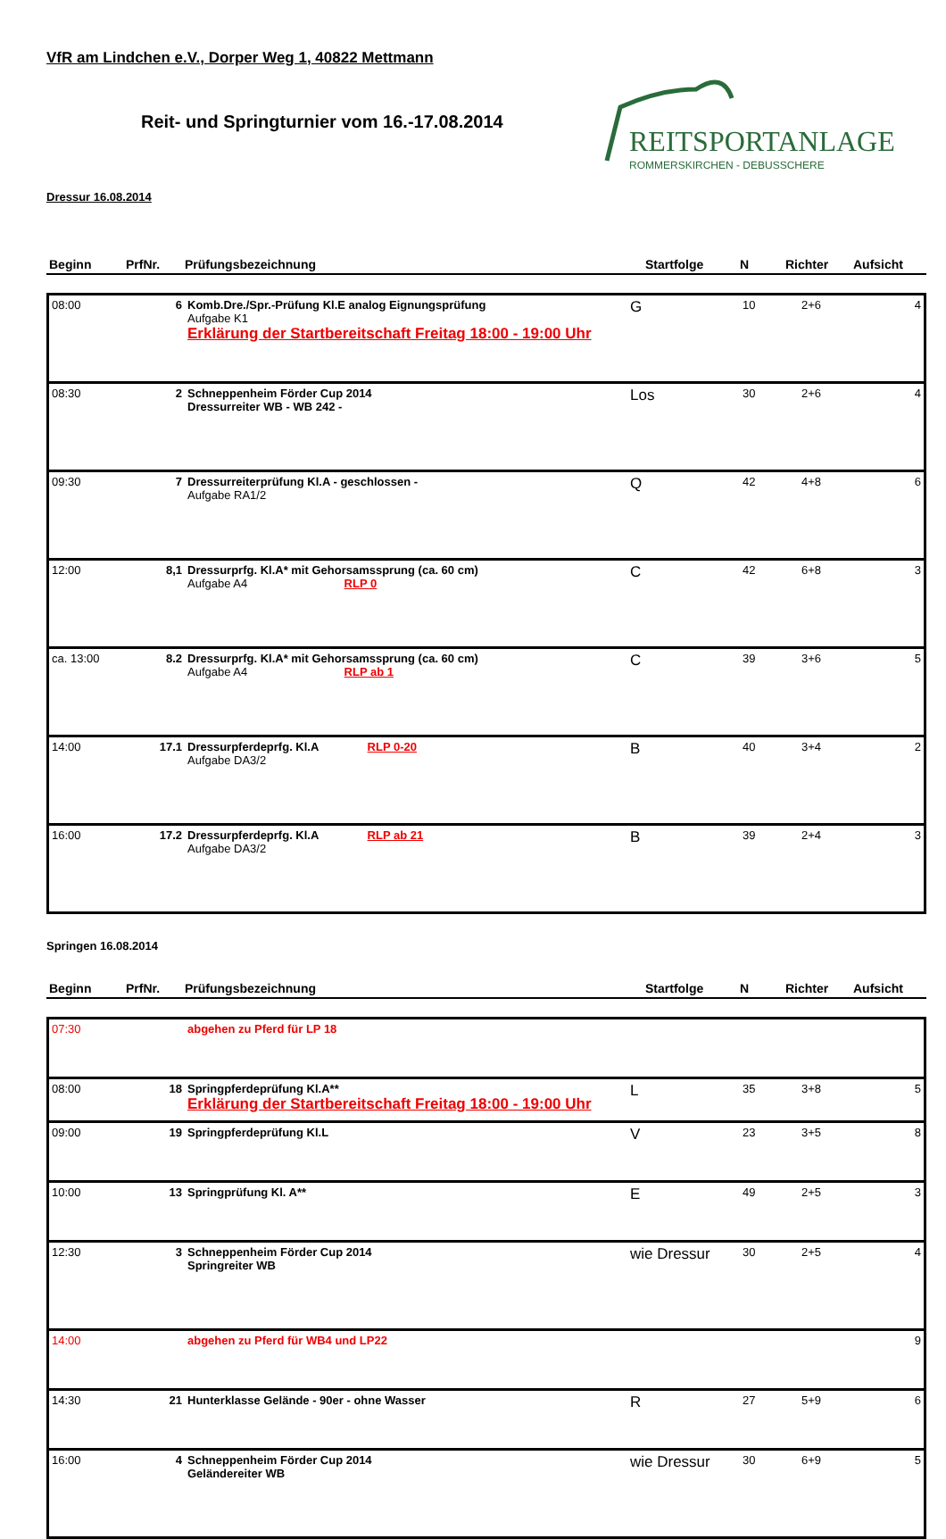VfR am Lindchen e.V., Dorper Weg 1, 40822 Mettmann
REITSPORTANLAGE
ROMMERSKIRCHEN - DEBUSSCHERE
Reit- und Springturnier vom 16.-17.08.2014
Dressur 16.08.2014
| Beginn | PrfNr. | Prüfungsbezeichnung | Startfolge | N | Richter | Aufsicht |
| --- | --- | --- | --- | --- | --- | --- |
| 08:00 | 6 | Komb.Dre./Spr.-Prüfung Kl.E analog Eignungsprüfung Aufgabe K1 Erklärung der Startbereitschaft Freitag 18:00 - 19:00 Uhr | G | 10 | 2+6 | 4 |
| 08:30 | 2 | Schneppenheim Förder Cup 2014 Dressurreiter WB - WB 242 - | Los | 30 | 2+6 | 4 |
| 09:30 | 7 | Dressurreiterprüfung Kl.A - geschlossen - Aufgabe RA1/2 | Q | 42 | 4+8 | 6 |
| 12:00 | 8,1 | Dressurprfg. Kl.A* mit Gehorsamssprung (ca. 60 cm) Aufgabe A4 RLP 0 | C | 42 | 6+8 | 3 |
| ca. 13:00 | 8.2 | Dressurprfg. Kl.A* mit Gehorsamssprung (ca. 60 cm) Aufgabe A4 RLP ab 1 | C | 39 | 3+6 | 5 |
| 14:00 | 17.1 | Dressurpferdeprfg. Kl.A RLP 0-20 Aufgabe DA3/2 | B | 40 | 3+4 | 2 |
| 16:00 | 17.2 | Dressurpferdeprfg. Kl.A RLP ab 21 Aufgabe DA3/2 | B | 39 | 2+4 | 3 |
Springen 16.08.2014
| Beginn | PrfNr. | Prüfungsbezeichnung | Startfolge | N | Richter | Aufsicht |
| --- | --- | --- | --- | --- | --- | --- |
| 07:30 | | abgehen zu Pferd für LP 18 | | | | |
| 08:00 | 18 | Springpferdeprüfung Kl.A** Erklärung der Startbereitschaft Freitag 18:00 - 19:00 Uhr | L | 35 | 3+8 | 5 |
| 09:00 | 19 | Springpferdeprüfung Kl.L | V | 23 | 3+5 | 8 |
| 10:00 | 13 | Springprüfung Kl. A** | E | 49 | 2+5 | 3 |
| 12:30 | 3 | Schneppenheim Förder Cup 2014 Springreiter WB | wie Dressur | 30 | 2+5 | 4 |
| 14:00 | | abgehen zu Pferd für WB4 und LP22 | | | | 9 |
| 14:30 | 21 | Hunterklasse Gelände - 90er - ohne Wasser | R | 27 | 5+9 | 6 |
| 16:00 | 4 | Schneppenheim Förder Cup 2014 Geländereiter WB | wie Dressur | 30 | 6+9 | 5 |